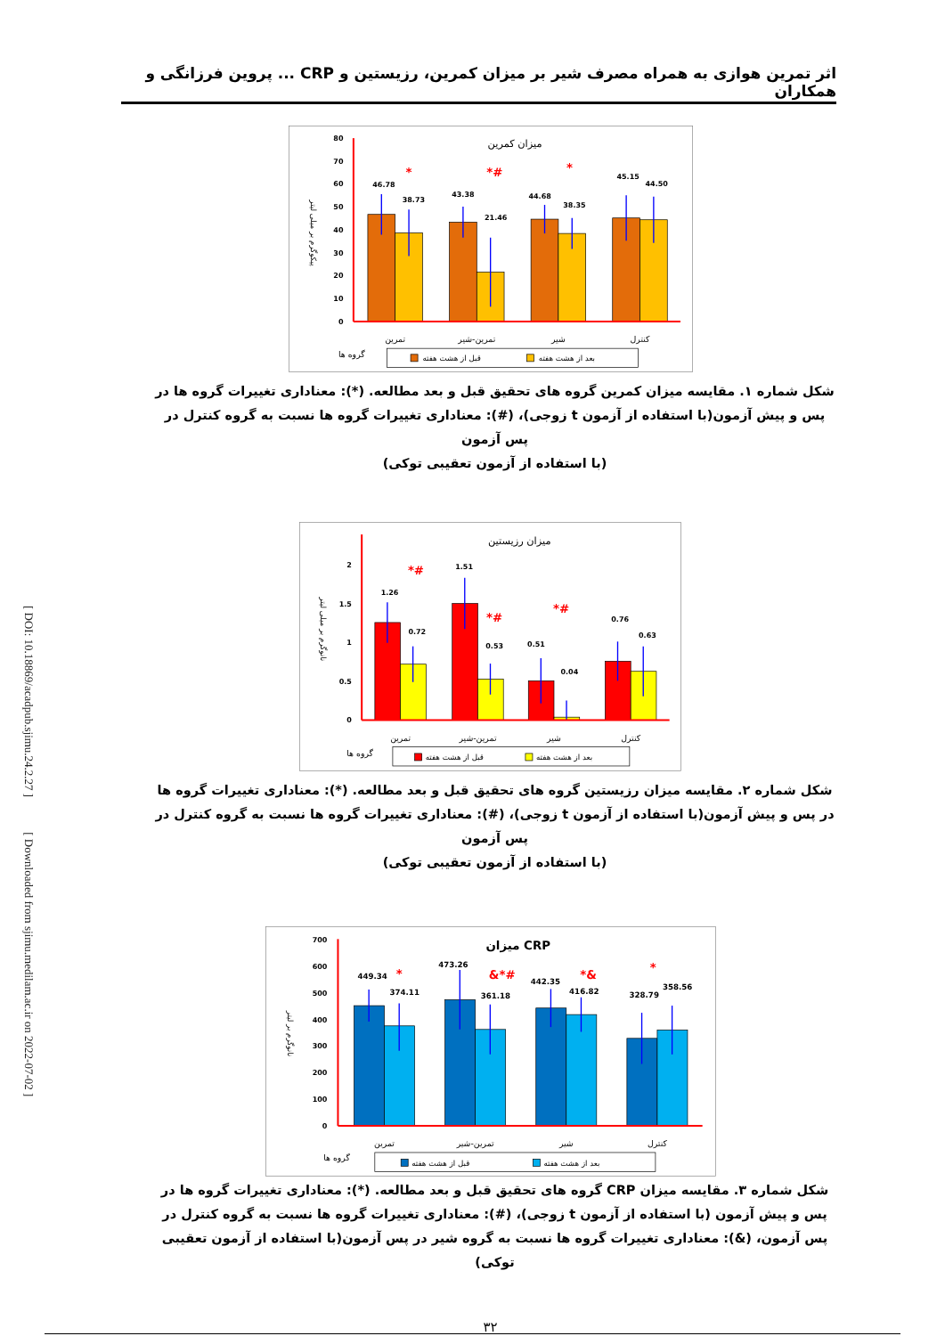[ DOI: 10.18869/acadpub.sjimu.24.2.27 ] [ Downloaded from sjimu.medilam.ac.ir on 2022-07-02 ]
اثر تمرین هوازی به همراه مصرف شیر بر میزان کمرین، رزیستین و CRP ... پروین فرزانگی و همکاران
میزان کمرین
80
70
60
50
40
30
20
10
0
پیکوگرم بر میلی لیتر
46.78
38.73
43.38
21.46
44.68
38.35
45.15
44.50
*
*#
*
تمرین
تمرین-شیر
شیر
کنترل
گروه ها
قبل از هشت هفته
بعد از هشت هفته
شکل شماره ۱. مقایسه میزان کمرین گروه های تحقیق قبل و بعد مطالعه. (*): معناداری تغییرات گروه ها در پس و پیش آزمون(با استفاده از آزمون t زوجی)، (#): معناداری تغییرات گروه ها نسبت به گروه کنترل در پس آزمون
(با استفاده از آزمون تعقیبی توکی)
میزان رزیستین
2
1.5
1
0.5
0
نانوگرم بر میلی لیتر
1.26
0.72
1.51
0.53
0.51
0.04
0.76
0.63
*#
*#
*#
تمرین
تمرین-شیر
شیر
کنترل
گروه ها
قبل از هشت هفته
بعد از هشت هفته
شکل شماره ۲. مقایسه میزان رزیستین گروه های تحقیق قبل و بعد مطالعه. (*): معناداری تغییرات گروه ها در پس و پیش آزمون(با استفاده از آزمون t زوجی)، (#): معناداری تغییرات گروه ها نسبت به گروه کنترل در پس آزمون
(با استفاده از آزمون تعقیبی توکی)
میزان CRP
700
600
500
400
300
200
100
0
نانوگرم بر لیتر
449.34
374.11
473.26
361.18
442.35
416.82
328.79
358.56
*
&*#
*&
*
تمرین
تمرین-شیر
شیر
کنترل
گروه ها
قبل از هشت هفته
بعد از هشت هفته
شکل شماره ۳. مقایسه میزان CRP گروه های تحقیق قبل و بعد مطالعه. (*): معناداری تغییرات گروه ها در پس و پیش آزمون (با استفاده از آزمون t زوجی)، (#): معناداری تغییرات گروه ها نسبت به گروه کنترل در پس آزمون، (&): معناداری تغییرات گروه ها نسبت به گروه شیر در پس آزمون(با استفاده از آزمون تعقیبی توکی)
۳۲